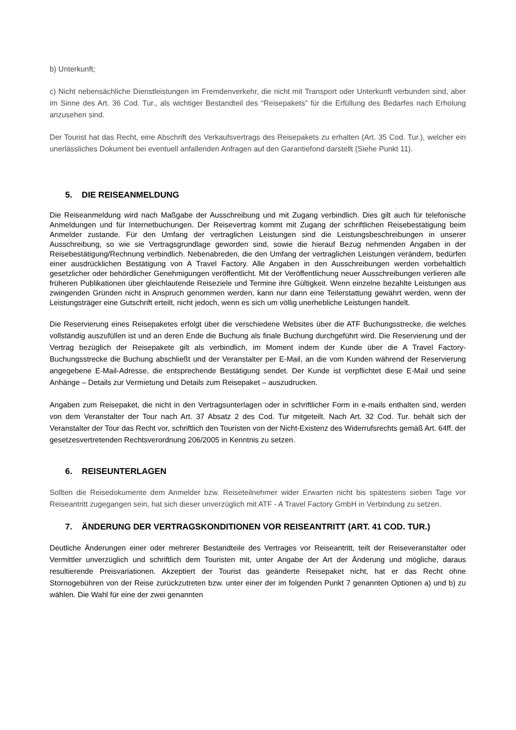b) Unterkunft;
c) Nicht nebensächliche Dienstleistungen im Fremdenverkehr, die nicht mit Transport oder Unterkunft verbunden sind, aber im Sinne des Art. 36 Cod. Tur., als wichtiger Bestandteil des “Reisepakets” für die Erfüllung des Bedarfes nach Erholung anzusehen sind.
Der Tourist hat das Recht, eine Abschrift des Verkaufsvertrags des Reisepakets zu erhalten (Art. 35 Cod. Tur.), welcher ein unerlässliches Dokument bei eventuell anfallenden Anfragen auf den Garantiefond darstellt (Siehe Punkt 11).
5. DIE REISEANMELDUNG
Die Reiseanmeldung wird nach Maßgabe der Ausschreibung und mit Zugang verbindlich. Dies gilt auch für telefonische Anmeldungen und für Internetbuchungen. Der Reisevertrag kommt mit Zugang der schriftlichen Reisebestätigung beim Anmelder zustande. Für den Umfang der vertraglichen Leistungen sind die Leistungsbeschreibungen in unserer Ausschreibung, so wie sie Vertragsgrundlage geworden sind, sowie die hierauf Bezug nehmenden Angaben in der Reisebestätigung/Rechnung verbindlich. Nebenabreden, die den Umfang der vertraglichen Leistungen verändern, bedürfen einer ausdrücklichen Bestätigung von A Travel Factory. Alle Angaben in den Ausschreibungen werden vorbehaltlich gesetzlicher oder behördlicher Genehmigungen veröffentlicht. Mit der Veröffentlichung neuer Ausschreibungen verlieren alle früheren Publikationen über gleichlautende Reiseziele und Termine ihre Gültigkeit. Wenn einzelne bezahlte Leistungen aus zwingenden Gründen nicht in Anspruch genommen werden, kann nur dann eine Teilerstattung gewährt werden, wenn der Leistungsträger eine Gutschrift erteilt, nicht jedoch, wenn es sich um völlig unerhebliche Leistungen handelt.
Die Reservierung eines Reisepaketes erfolgt über die verschiedene Websites über die ATF Buchungsstrecke, die welches vollständig auszufüllen ist und an deren Ende die Buchung als finale Buchung durchgeführt wird. Die Reservierung und der Vertrag bezüglich der Reisepakete gilt als verbindlich, im Moment indem der Kunde über die A Travel Factory- Buchungsstrecke die Buchung abschließt und der Veranstalter per E-Mail, an die vom Kunden während der Reservierung angegebene E-Mail-Adresse, die entsprechende Bestätigung sendet. Der Kunde ist verpflichtet diese E-Mail und seine Anhänge – Details zur Vermietung und Details zum Reisepaket – auszudrucken.
Angaben zum Reisepaket, die nicht in den Vertragsunterlagen oder in schriftlicher Form in e-mails enthalten sind, werden von dem Veranstalter der Tour nach Art. 37 Absatz 2 des Cod. Tur mitgeteilt. Nach Art. 32 Cod. Tur. behält sich der Veranstalter der Tour das Recht vor, schriftlich den Touristen von der Nicht-Existenz des Widerrufsrechts gemäß Art. 64ff. der gesetzesvertretenden Rechtsverordnung 206/2005 in Kenntnis zu setzen.
6. REISEUNTERLAGEN
Sollten die Reisedokumente dem Anmelder bzw. Reiseteilnehmer wider Erwarten nicht bis spätestens sieben Tage vor Reiseantritt zugegangen sein, hat sich dieser unverzüglich mit ATF - A Travel Factory GmbH in Verbindung zu setzen.
7. ÄNDERUNG DER VERTRAGSKONDITIONEN VOR REISEANTRITT (ART. 41 COD. TUR.)
Deutliche Änderungen einer oder mehrerer Bestandteile des Vertrages vor Reiseantritt, teilt der Reiseveranstalter oder Vermittler unverzüglich und schriftlich dem Touristen mit, unter Angabe der Art der Änderung und mögliche, daraus resultierende Preisvariationen. Akzeptiert der Tourist das geänderte Reisepaket nicht, hat er das Recht ohne Stornogebühren von der Reise zurückzutreten bzw. unter einer der im folgenden Punkt 7 genannten Optionen a) und b) zu wählen. Die Wahl für eine der zwei genannten